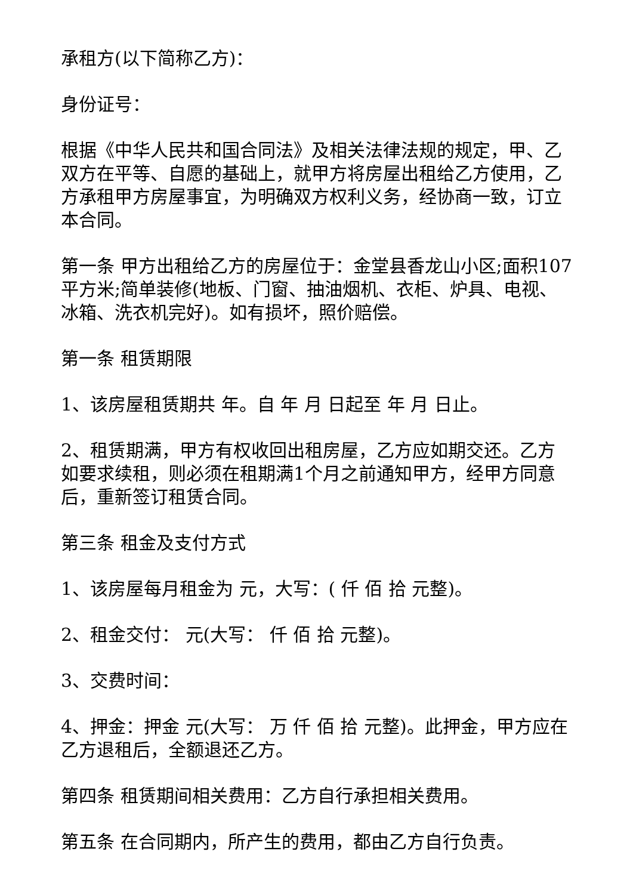承租方(以下简称乙方)：
身份证号：
根据《中华人民共和国合同法》及相关法律法规的规定，甲、乙双方在平等、自愿的基础上，就甲方将房屋出租给乙方使用，乙方承租甲方房屋事宜，为明确双方权利义务，经协商一致，订立本合同。
第一条 甲方出租给乙方的房屋位于：金堂县香龙山小区;面积107平方米;简单装修(地板、门窗、抽油烟机、衣柜、炉具、电视、冰箱、洗衣机完好)。如有损坏，照价赔偿。
第一条 租赁期限
1、该房屋租赁期共 年。自 年 月 日起至 年 月 日止。
2、租赁期满，甲方有权收回出租房屋，乙方应如期交还。乙方如要求续租，则必须在租期满1个月之前通知甲方，经甲方同意后，重新签订租赁合同。
第三条 租金及支付方式
1、该房屋每月租金为 元，大写：( 仟 佰 拾 元整)。
2、租金交付： 元(大写： 仟 佰 拾 元整)。
3、交费时间：
4、押金：押金 元(大写： 万 仟 佰 拾 元整)。此押金，甲方应在乙方退租后，全额退还乙方。
第四条 租赁期间相关费用：乙方自行承担相关费用。
第五条 在合同期内，所产生的费用，都由乙方自行负责。